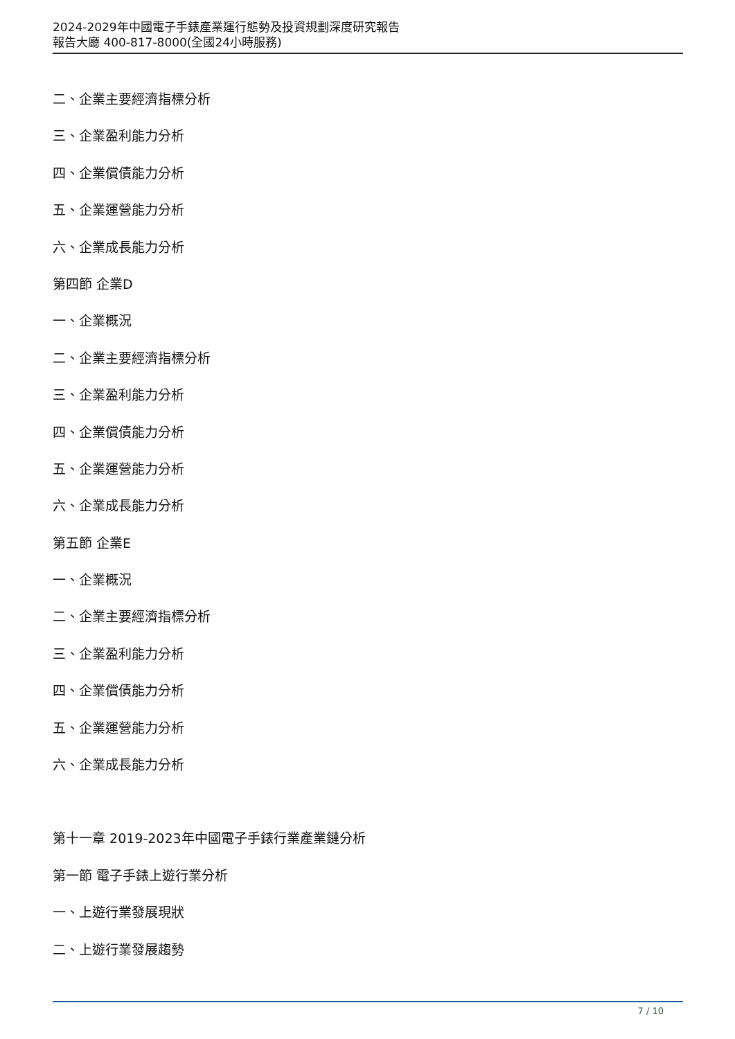2024-2029年中國電子手錶產業運行態勢及投資規劃深度研究報告
報告大廳 400-817-8000(全國24小時服務)
二、企業主要經濟指標分析
三、企業盈利能力分析
四、企業償債能力分析
五、企業運營能力分析
六、企業成長能力分析
第四節 企業D
一、企業概況
二、企業主要經濟指標分析
三、企業盈利能力分析
四、企業償債能力分析
五、企業運營能力分析
六、企業成長能力分析
第五節 企業E
一、企業概況
二、企業主要經濟指標分析
三、企業盈利能力分析
四、企業償債能力分析
五、企業運營能力分析
六、企業成長能力分析
第十一章 2019-2023年中國電子手錶行業產業鏈分析
第一節 電子手錶上遊行業分析
一、上遊行業發展現狀
二、上遊行業發展趨勢
7 / 10